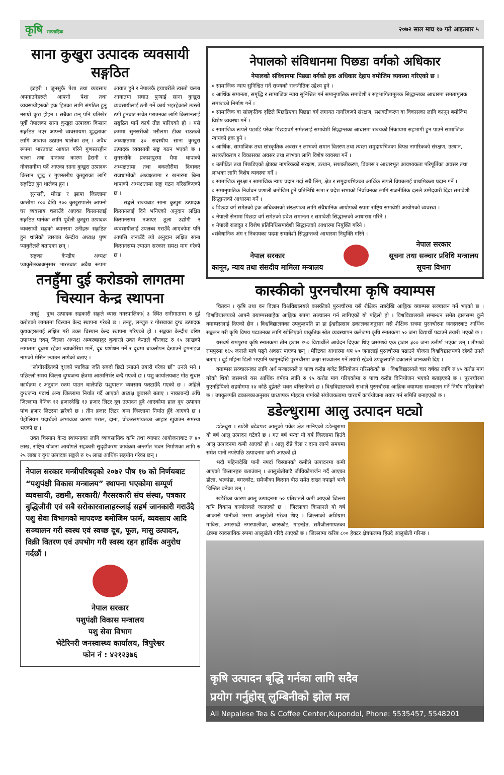कृषि साप्ताहिक
२०७२ साल माघ १७ गते आइतबार ५
साना कुखुरा उत्पादक व्यवसायी सङ्गठित
इटहरी । जुनसुकै पेशा तथा व्यवसाय अपनाउनेहरुले आफ्नो पेशा तथा व्यवसायीहरुको हक हितका लागि संगठित हुनु नराम्रो कुरा होइन । सबैका छन् पनि यतिखेर पूर्वी नेपालका साना कुखुरा उत्पादक किसान सङ्गठित भएर आफ्नो व्यवसायमा शुद्धताका लागि आवाज उठाउन थालेका छन् । अवैध रूपमा भारतबाट आयात गरिने गुणस्तरहीन चल्ला तथा दानाका कारण हैरानी र नोक्सानीमा पर्दै आएका साना कुखुरा उत्पादक किसान शुद्ध र गुणस्तरीय कुखुराका लागि सङ्गठित हुन थालेका हुन ।
सुनसरी, मोरङ र झापा जिल्लामा कम्तीमा १०० देखि २०० कुखुरापालेर आफ्नो घर व्यवसाय चलाउँदै आएका किसानलाई सङ्गठित पार्नका लागि पूर्वेली कुखुरा उत्पादक व्यवसायी सङ्घको ब्यानरमा उनीहरू सङ्गठित हुन थालेको त्यसका केन्द्रीय अध्यक्ष पुष्प प्याकुरेलले बताएका छन् ।
सङ्घका केन्द्रीय अध्यक्ष प्याकुरेलकाअनुसार भारतबाट अवैध रूपमा आयात हुने र नेपालकै हयाचरीले त्यस्तो चल्ला आयातमा सघाउ पुऱ्याई साना कुखुरा व्यवसायीलाई ठगी गर्ने कार्य भइरहेकाले त्यस्तो ठगी हुनबाट सचेत गराउनका लागि किसानलाई सङ्गठित पार्ने कार्य तीव्र पारिएको हो । यसै क्रममा सुनसरीको भरौलमा टीका राउतको अध्यक्षतामा ३० सदस्यीय साना कुखुरा उत्पादक व्यवसायी सङ्घ गठन भएको छ । सुनसरीकै प्रकाशपुरमा मैया थापाको अध्यक्षतामा तथा बकलौरीमा दिवाकर राजधामीको अध्यक्षतामा र खनारमा बिना थापाको अध्यक्षतामा सङ्घ गठन गरिसकिएको छ ।
सङ्घले राज्यबाट साना कुखुरा उत्पादक किसानलाई दिने भनिएको अनुदान लक्षित किसानसम्म नआएर ठूला उद्योगी र व्यवसायीलाई उपलब्ध गराउँदै आएकोमा पनि आपत्ति जनाउँदै त्यो अनुदान लक्षित साना किसानसम्म ल्याउन सरकार समक्ष माग गरेको छ ।
तनहुँमा दुई करोडको लागतमा चिस्यान केन्द्र स्थापना
तनहुं । दुग्ध उत्पादक सहकारी सङ्घले व्यास नगरपालिका( ३ स्थित रानीगाउामा रु दुई करोडको लागतमा चिस्यान केन्द्र स्थापना गरेको छ । तनहु, लम्जुङ र गोरखाका दुग्ध उत्पादक कृषकहरुलाई लक्षित गरी उक्त चिस्यान केन्द्र स्थापना गरिएको हो । सङ्घका केन्द्रीय वरिष्ठ उपाध्यक्ष एवम् जिल्ला अध्यक्ष अम्बरबहादुर कुवारले उक्त केन्द्रले चीनवाट रु १५ लाखको लागतमा दूधमा रहेका ब्याक्टेरिया मार्ने, दूध प्रशोधन गर्ने र दूधमा बाक्लोपन देखाउने हुमनाइज नामको मेसिन ल्याउन लागेको बताए ।
“लोगोसहितको दूधको प्याकिङ जति सक्दो छिटो ल्याउने तयारी गरेका छौं” उनले भने । पछिल्लो समय जिल्ला दुग्धजन्य क्षेत्रमा आत्मनिर्भर बन्दै गएको छ । पशु कार्यालयबाट गोठ सुधार कार्यक्रम र अनुदान रकम पाउन थालेपछि पशुपालन व्यवसाय फस्टाउँदै गएको छ । अहिले दुग्धजन्य पदार्थ अन्य जिल्लामा निर्यात गर्दै आएको अध्यक्ष कुवारले बताए । नाकाबन्दी अघि जिल्लामा दैनिक १२ हजारदेखि १३ हजार लिटर दूध उत्पादन हुदै आएकोमा हाल दूध उत्पादन पांच हजार लिटरमा झरेको छ । तीन हजार लिटर अन्य जिल्लामा निर्यात हुँदै आएको छ । पेट्रोलियम पदार्थको अभावका कारण पराल, दाना, चोकरलगायतका आहार खुवाउन समस्या भएको छ ।
उक्त चिस्यान केन्द्र स्थापनाका लागि व्यावसायिक कृषि तथा व्यापार आयोजनाबाट रु ४० लाख, राष्ट्रिय योजना आयोगले सहकारी सुदृढीकरण कार्यक्रम अन्तर्गत भवन निर्माणका लागि रु २५ लाख र दुग्ध उत्पादक सङ्घले रु १५ लाख आर्थिक सहयोग गरेका छन् ।
नेपाल सरकार मन्त्रीपरिषद्को २०७२ पौष १७ को निर्णयबाट “पशुपंक्षी विकास मन्त्रालय” स्थापना भएकोमा सम्पूर्ण व्यवसायी, उद्यमी, सरकारी/ गैरसरकारी संघ संस्था, पत्रकार बुद्धिजीवी एवं सबै सरोकारवालाहरुलाई सहर्ष जानकारी गराउँदै पशु सेवा विभागको मापदण्ड बमोजिम फार्म, व्यवसाय आदि सञ्चालन गरी स्वस्थ एवं स्वच्छ दूध, फूल, मासु उत्पादन, विक्री वितरण एवं उपभोग गरी स्वस्थ रहन हार्दिक अनुरोध गर्दछौं ।
नेपाल सरकार
पशुपंक्षी विकास मन्त्रालय
पशु सेवा विभाग
भेटेरिनरी जनस्वास्थ्य कार्यालय, त्रिपुरेश्वर
फोन नं : ४२१२३७६
नेपालको संविधानमा पिछडा वर्गको अधिकार
नेपालको संविधानमा पिछडा वर्गको हक अधिकार देहाय बमोजिम व्यवस्था गरिएको छ ।
० सामाजिक न्याय सुनिश्चित गर्ने राज्यको राजनीतिक उद्देश्य हुने ।
० आर्थिक समानता, समृद्धि र सामाजिक न्याय सुनिश्चित गर्न समानुपातिक समावेशी र सहभागितामूलक सिद्धान्तका आधारमा समतामूलक समाजको निर्माण गर्ने ।
० सामाजिक वा सांस्कृतिक दृष्टिले पिछडिएका पिछडा वर्ग लगायत नागरिकको संरक्षण, सशक्तीकरण वा विकासका लागि कानून बमोजिम विशेष व्यवस्था गर्ने ।
० सामाजिक रूपले पछाडि परेका पिछडावर्ग समेतलाई समावेशी सिद्धान्तका आधारमा राज्यको निकायमा सहभागी हुन पाउने सामाजिक न्यायको हक हुने ।
० आर्थिक, सामाजिक तथा सांस्कृतिक अवसर र लाभको समान वितरण तथा त्यस्ता समुदायभित्रका विपन्न नागरिकको संरक्षण, उत्थान, सशक्तीकरण र विकासका अवसर तथा लाभका लागि विशेष व्यवस्था गर्ने ।
० उत्पीडित तथा पिछडिएको क्षेत्रका नागरिकको संरक्षण, उत्थान, सशक्तीकरण, विकास र आधारभूत आवश्यकता परिपूर्तिका अवसर तथा लाभका लागि विशेष व्यवस्था गर्ने ।
० सामाजिक सुरक्षा र सामाजिक न्याय प्रदान गर्दा सबै लिंग, क्षेत्र र समुदायभित्रका आर्थिक रूपले विपन्नलाई प्राथमिकता प्रदान गर्ने ।
० समानुपातिक निर्वाचन प्रणाली बमोजिम हुने प्रतिनिधि सभा र प्रदेश सभाको निर्वाचनका लागि राजनीतिक दलले उम्मेदवारी दिंदा समावेशी सिद्धान्तको आधारमा गर्ने ।
० पिछडा वर्ग समेतको हक अधिकारको संरक्षणका लागि संवैधानिक आयोगको रुपमा राष्ट्रिय समावेशी आयोगको व्यवस्था ।
० नेपाली सेनामा पिछडा वर्ग समेतको प्रवेश समानता र समावेशी सिद्धान्तको आधारमा गरिने ।
० नेपाली राजदूत र विशेष प्रतिनिधिसमावेशी सिद्धान्तको आधारमा नियुक्ति गरिने ।
०संवैधानिक अंग र निकायका पदमा समावेशी सिद्धान्तको आधारमा नियुक्ति गरिने ।
नेपाल सरकार
कानून, न्याय तथा संसदीय मामिला मन्त्रालय
नेपाल सरकार
सूचना तथा सञ्चार प्रविधि मन्त्रालय
सूचना विभाग
कास्कीको पुरनचौरमा कृषि क्याम्पस
चितवन । कृषि तथा वन विज्ञान विश्वविद्यालयले कास्कीको पुरनचौरमा यसै शैक्षिक सत्रदेखि आङ्गिक क्याम्पस सञ्चालन गर्ने भएको छ । विश्वविद्यालयको आफ्नै क्याम्पसबाहेक आङ्गिक रुपमा सञ्चालन गर्न लागिएको यो पहिलो हो । विश्वविद्यालयले सम्बन्धन समेत हालसम्म कुनै क्याम्पसलाई दिएको छैन । विश्वविद्यालयका उपकुलपति प्रा डा ईश्वरीप्रसाद ढकालकाअनुसार यसै शैक्षिक सत्रमा पुरनचौरमा जनस्तरबाट आर्थिक सङ्कलन गरी कृषि विषय पढाउनका लागि खोलिएको प्राकृतिक स्रोत व्यवस्थापन कलेजमा कृषि स्नातकमा ५० जना विद्यार्थी पढाउने तयारी भएको छ ।
यसवर्ष रामपुरमा कृषि स्नातकमा तीन हजार १५० विद्यार्थीले आवेदन दिएका थिए जसमध्ये एक हजार ३०० जना उत्तीर्ण भएका छन् । तीमध्ये रामपुरमा १६५ जनाले मात्रै पढ्ने अवसर पाएका छन् । मेरिटका आधारमा थप ५० जनालाई पुरनचौरमा पढाउने योजना विश्वविद्यालयको रहेको उनले बताए । दुई महिना ढिलो भएपनि फागुनदेखि पुरनचौरमा कक्षा सञ्चालन गर्ने तयारी रहेको उपकुलपति ढकालले जानकारी दिए ।
क्याम्पस सञ्चालनका लागि अर्थ मन्त्रालयले रु पााच करोड बजेट विनियोजन गरिसकेको छ । विश्वविद्यालयले चार वर्षका लागि रु ४५ करोड माग गरेको थियो जसमध्ये यस आर्थिक वर्षका लागि रु १५ करोड माग गरिएकोमा रु पााच करोड विनियोजन भएको बताइएको छ । पुरनचौरमा युएनडिपिको सहयोगमा १४ कोठे दुईतले भवन बनिसकेको छ । विश्वविद्यालयको सभाले पुरनचौरमा आङ्गिक क्याम्पस सञ्चालन गर्ने निर्णय गरिसकेको छ । उपकुलपति ढकालकाअनुसार प्राध्यापक मोहदत्त शर्माको संयोजकत्वमा चारवर्षे कार्ययोजना तयार गर्न समिति बनाइएको छ ।
डडेल्धुरामा आलु उत्पादन घट्यो
डडेल्धुरा । खडेरी बढेवपछ आलुको पकेट क्षेत्र मानिएको डडेल्धुरामा यो बर्ष आलु उत्पादन घटेको छ । गत बर्ष भन्दा यो बर्ष जिल्लामा हिउंदे आलु उत्पादनमा कमी आएको हो । आलु रोप्ने बेला र दाना लाग्ने समयमा समेत पानी नपरेपछि उत्पादनमा कमी आएको हो ।
भदौ महिनादेखि पानी नपर्दा चिस्यानको कमीले उत्पादनमा कमी आएको किसानहरु बताउंछन् । आलुखेतीबाटै जीविकोपार्जन गर्दै आएका डोला, भत्कांडा, बगरकोट, समैजीका किसान बीउ समेत राख्न नपाइने भन्दै चिन्तित बनेका छन् ।
खडेरीका कारण आलु उत्पादनमा ५० प्रतिशतले कमी आएको जिल्ला कृषि विकास कार्यालयले जनाएको छ । जिल्लाका किसानले यो वर्ष आकासे पानीको भरमा आलुखेती गरेका थिए । जिल्लाको अशिग्राम गाविस, अमरगढी नगरपालीका, बगरकोट, गाङखेत, समैजीलगायतका क्षेत्रमा व्यवसायिक रुपमा आलुखेती गरिदै आएको छ । जिल्लामा करिब ८०० हेक्टर क्षेत्रफलमा हिउंदे आलुखेती गरिन्छ ।
कृषि उत्पादन बृद्धि गर्नका लागि सदैव
प्रयोग गर्नुहोस् लुम्बिनीको झोल मल
All Nepalese Tea & Coffee Center,Kupondol, Phone: 5535457, 5548201